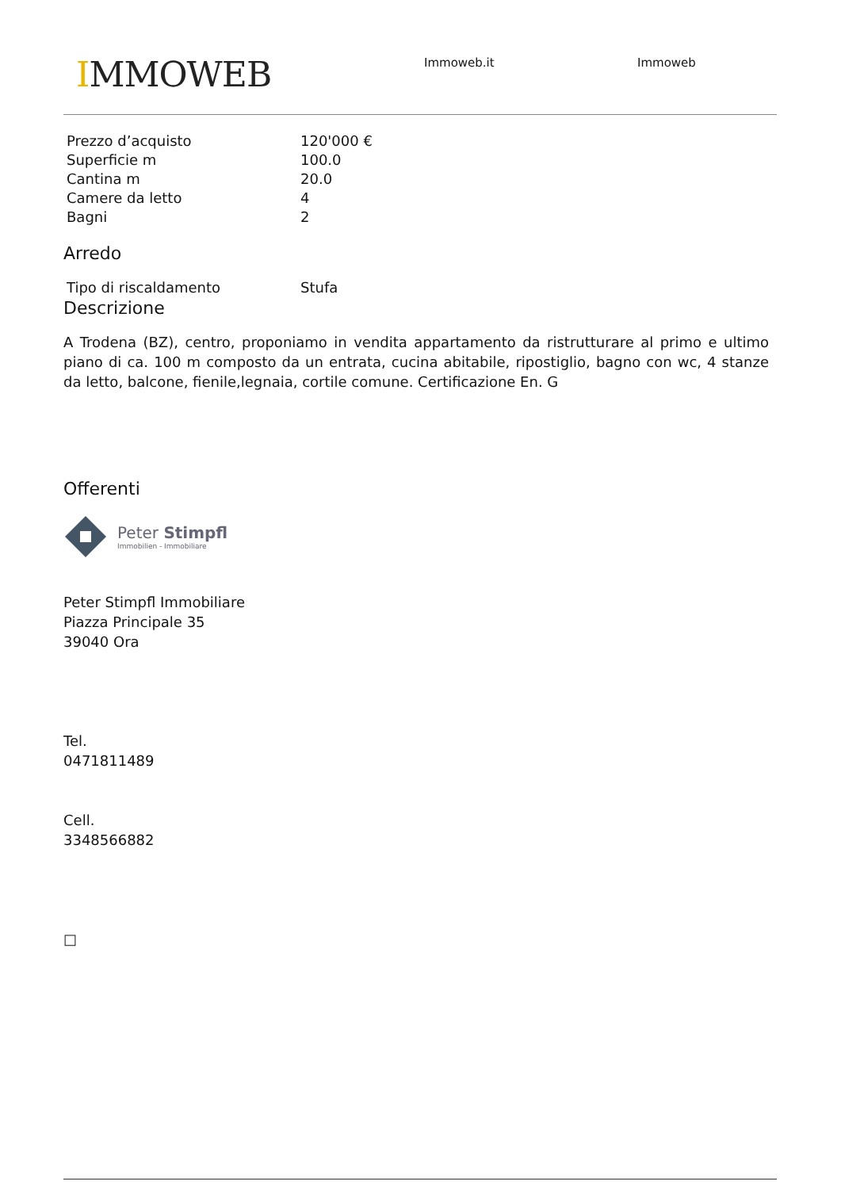IMMOWEB Immoweb.it Immoweb
| Prezzo d’acquisto | 120'000 € |
| Superficie m | 100.0 |
| Cantina m | 20.0 |
| Camere da letto | 4 |
| Bagni | 2 |
Arredo
| Tipo di riscaldamento | Stufa |
Descrizione
A Trodena (BZ), centro, proponiamo in vendita appartamento da ristrutturare al primo e ultimo piano di ca. 100 m composto da un entrata, cucina abitabile, ripostiglio, bagno con wc, 4 stanze da letto, balcone, fienile,legnaia, cortile comune. Certificazione En. G
Offerenti
Peter Stimpfl
Immobilien - Immobiliare
Peter Stimpfl Immobiliare
Piazza Principale 35
39040 Ora
Tel.
0471811489
Cell.
3348566882
□